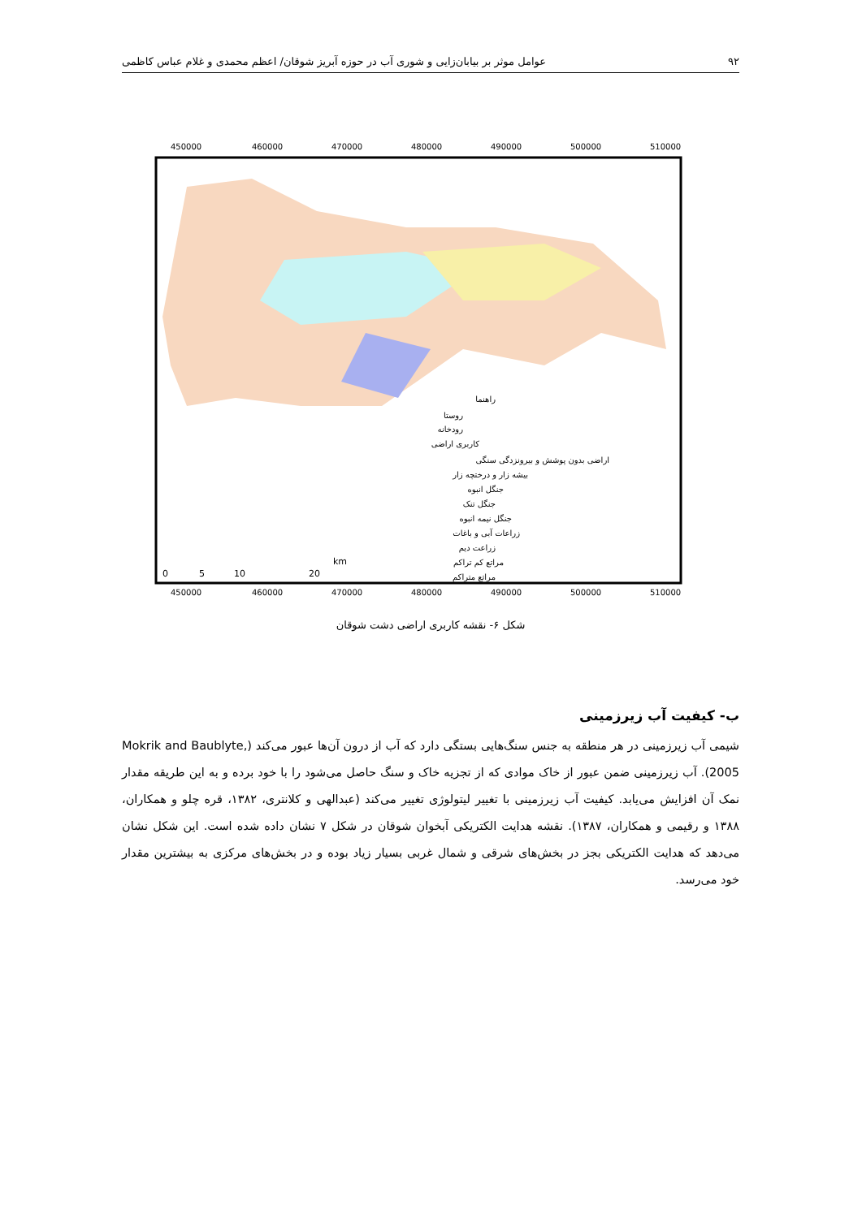۹۲ عوامل موثر بر بیابان‌زایی و شوری آب در حوزه آبریز شوقان/ اعظم محمدی و غلام عباس کاظمی
450000
460000
470000
480000
490000
500000
510000
450000
460000
470000
480000
490000
500000
510000
راهنما
روستا
رودخانه
کاربری اراضی
اراضی بدون پوشش و بیرونزدگی سنگی
بیشه زار و درختچه زار
جنگل انبوه
جنگل تنک
جنگل نیمه انبوه
زراعات آبی و باغات
زراعت دیم
مراتع کم تراکم
مراتع متراکم
0
5
10
20
km
شکل ۶- نقشه کاربری اراضی دشت شوقان
ب- کیفیت آب زیرزمینی
شیمی آب زیرزمینی در هر منطقه به جنس سنگ‌هایی بستگی دارد که آب از درون آن‌ها عبور می‌کند (Mokrik and Baublyte, 2005). آب زیرزمینی ضمن عبور از خاک موادی که از تجزیه خاک و سنگ حاصل می‌شود را با خود برده و به این طریقه مقدار نمک آن افزایش می‌یابد. کیفیت آب زیرزمینی با تغییر لیتولوژی تغییر می‌کند (عبدالهی و کلانتری، ۱۳۸۲، قره چلو و همکاران، ۱۳۸۸ و رقیمی و همکاران، ۱۳۸۷). نقشه هدایت الکتریکی آبخوان شوقان در شکل ۷ نشان داده شده است. این شکل نشان می‌دهد که هدایت الکتریکی بجز در بخش‌های شرقی و شمال غربی بسیار زیاد بوده و در بخش‌های مرکزی به بیشترین مقدار خود می‌رسد.